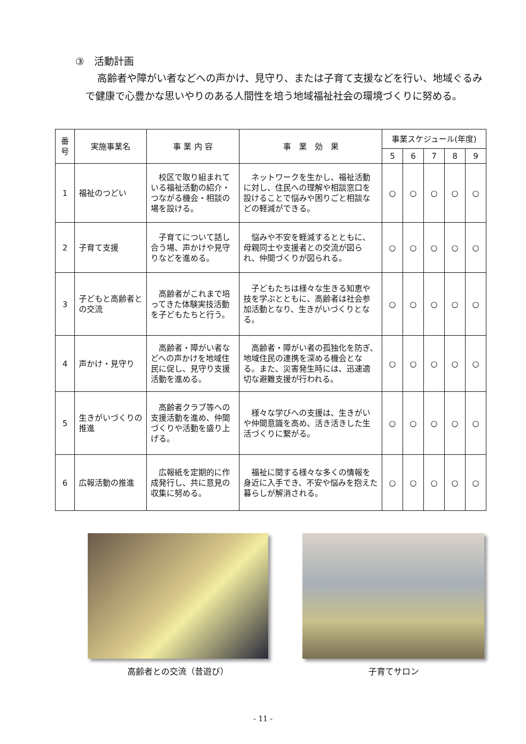③　活動計画
高齢者や障がい者などへの声かけ、見守り、または子育て支援などを行い、地域ぐるみで健康で心豊かな思いやりのある人間性を培う地域福祉社会の環境づくりに努める。
| 番号 | 実施事業名 | 事 業 内 容 | 事 業 効 果 | 事業スケジュール(年度) | | | | |
| --- | --- | --- | --- | --- | --- | --- | --- | --- |
| | | | | 5 | 6 | 7 | 8 | 9 |
| 1 | 福祉のつどい | 校区で取り組まれている福祉活動の紹介・つながる機会・相談の場を設ける。 | ネットワークを生かし、福祉活動に対し、住民への理解や相談窓口を設けることで悩みや困りごと相談などの軽減ができる。 | ○ | ○ | ○ | ○ | ○ |
| 2 | 子育て支援 | 子育てについて話し合う場、声かけや見守りなどを進める。 | 悩みや不安を軽減するとともに、母親同士や支援者との交流が図られ、仲間づくりが図られる。 | ○ | ○ | ○ | ○ | ○ |
| 3 | 子どもと高齢者との交流 | 高齢者がこれまで培ってきた体験実技活動を子どもたちと行う。 | 子どもたちは様々な生きる知恵や技を学ぶとともに、高齢者は社会参加活動となり、生きがいづくりとなる。 | ○ | ○ | ○ | ○ | ○ |
| 4 | 声かけ・見守り | 高齢者・障がい者などへの声かけを地域住民に促し、見守り支援活動を進める。 | 高齢者・障がい者の孤独化を防ぎ、地域住民の連携を深める機会となる。また、災害発生時には、迅速適切な避難支援が行われる。 | ○ | ○ | ○ | ○ | ○ |
| 5 | 生きがいづくりの推進 | 高齢者クラブ等への支援活動を進め、仲間づくりや活動を盛り上げる。 | 様々な学びへの支援は、生きがいや仲間意識を高め、活き活きした生活づくりに繋がる。 | ○ | ○ | ○ | ○ | ○ |
| 6 | 広報活動の推進 | 広報紙を定期的に作成発行し、共に意見の収集に努める。 | 福祉に関する様々な多くの情報を身近に入手でき、不安や悩みを抱えた暮らしが解消される。 | ○ | ○ | ○ | ○ | ○ |
高齢者との交流（昔遊び） 子育てサロン
- 11 -